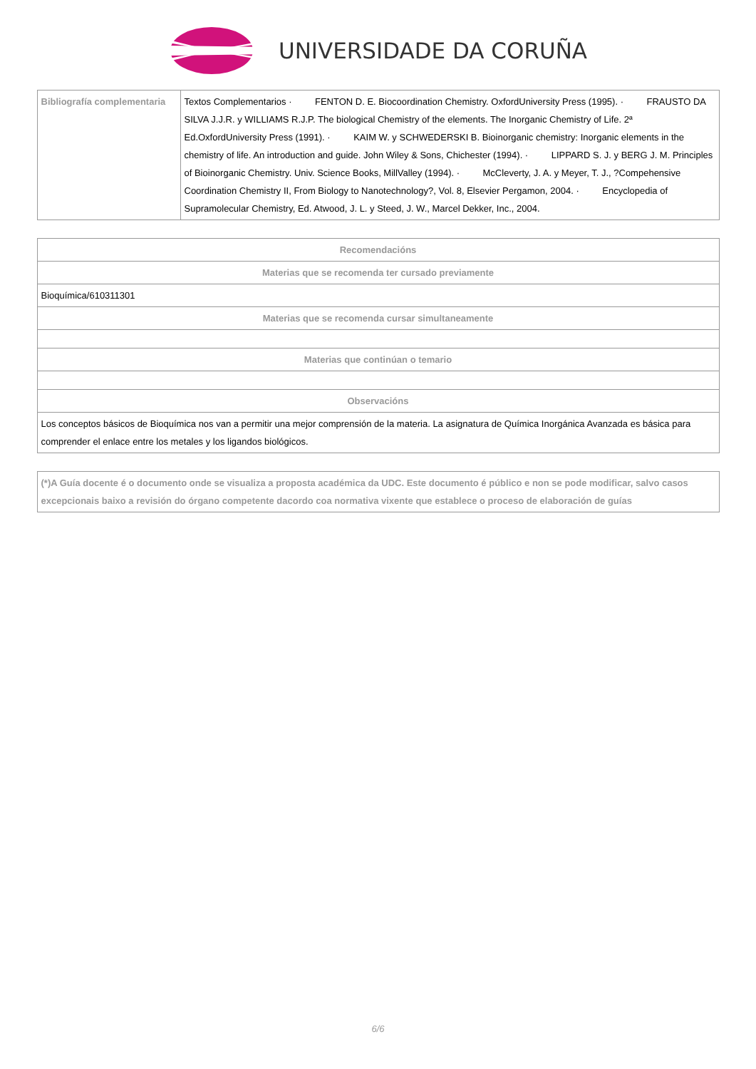UNIVERSIDADE DA CORUÑA
| Bibliografía complementaria | Textos Complementarios · FENTON D. E. Biocoordination Chemistry. OxfordUniversity Press (1995). · FRAUSTO DA SILVA J.J.R. y WILLIAMS R.J.P. The biological Chemistry of the elements. The Inorganic Chemistry of Life. 2ª Ed.OxfordUniversity Press (1991). · KAIM W. y SCHWEDERSKI B. Bioinorganic chemistry: Inorganic elements in the chemistry of life. An introduction and guide. John Wiley & Sons, Chichester (1994). · LIPPARD S. J. y BERG J. M. Principles of Bioinorganic Chemistry. Univ. Science Books, MillValley (1994). · McCleverty, J. A. y Meyer, T. J., ?Compehensive Coordination Chemistry II, From Biology to Nanotechnology?, Vol. 8, Elsevier Pergamon, 2004. · Encyclopedia of Supramolecular Chemistry, Ed. Atwood, J. L. y Steed, J. W., Marcel Dekker, Inc., 2004. |
| Recomendacións |
| --- |
| Materias que se recomenda ter cursado previamente |
| Bioquímica/610311301 |
| Materias que se recomenda cursar simultaneamente |
| Materias que continúan o temario |
| Observacións |
| Los conceptos básicos de Bioquímica nos van a permitir una mejor comprensión de la materia. La asignatura de Química Inorgánica Avanzada es básica para comprender el enlace entre los metales y los ligandos biológicos. |
| (*)A Guía docente é o documento onde se visualiza a proposta académica da UDC. Este documento é público e non se pode modificar, salvo casos excepcionais baixo a revisión do órgano competente dacordo coa normativa vixente que establece o proceso de elaboración de guías |
6/6